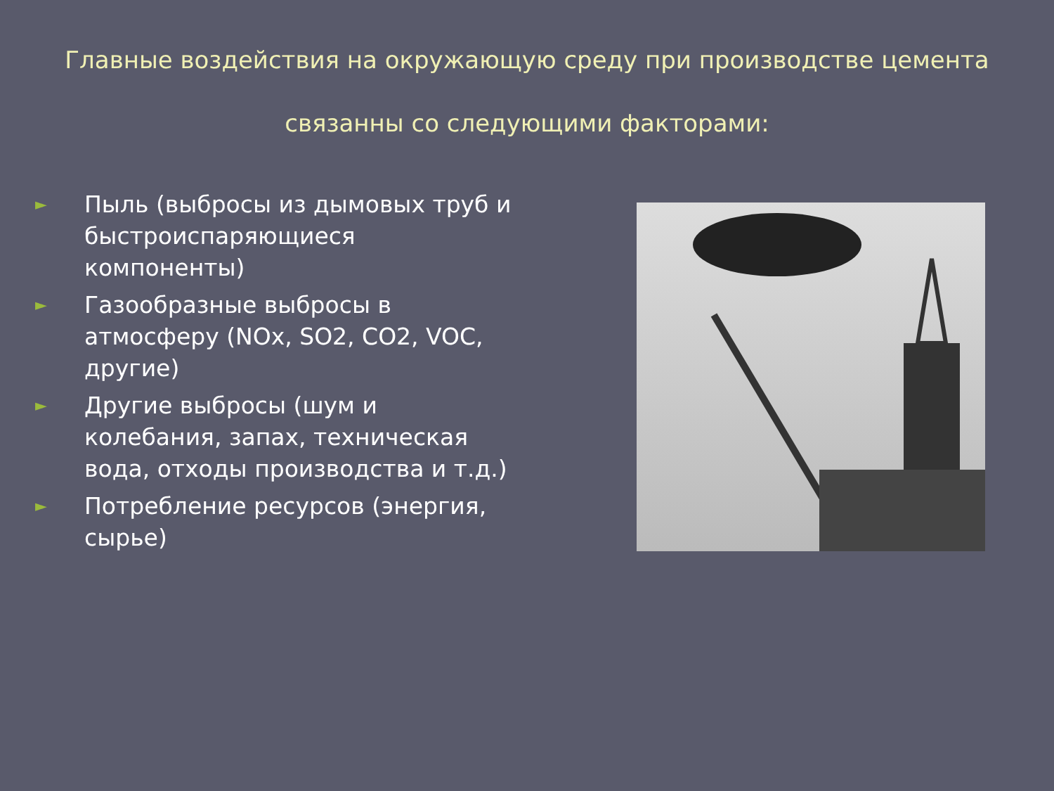Главные воздействия на окружающую среду при производстве цемента связанны со следующими факторами:
► Пыль (выбросы из дымовых труб и быстроиспаряющиеся компоненты)
► Газообразные выбросы в атмосферу (NOx, SO2, CO2, VOC, другие)
► Другие выбросы (шум и колебания, запах, техническая вода, отходы производства и т.д.)
► Потребление ресурсов (энергия, сырье)